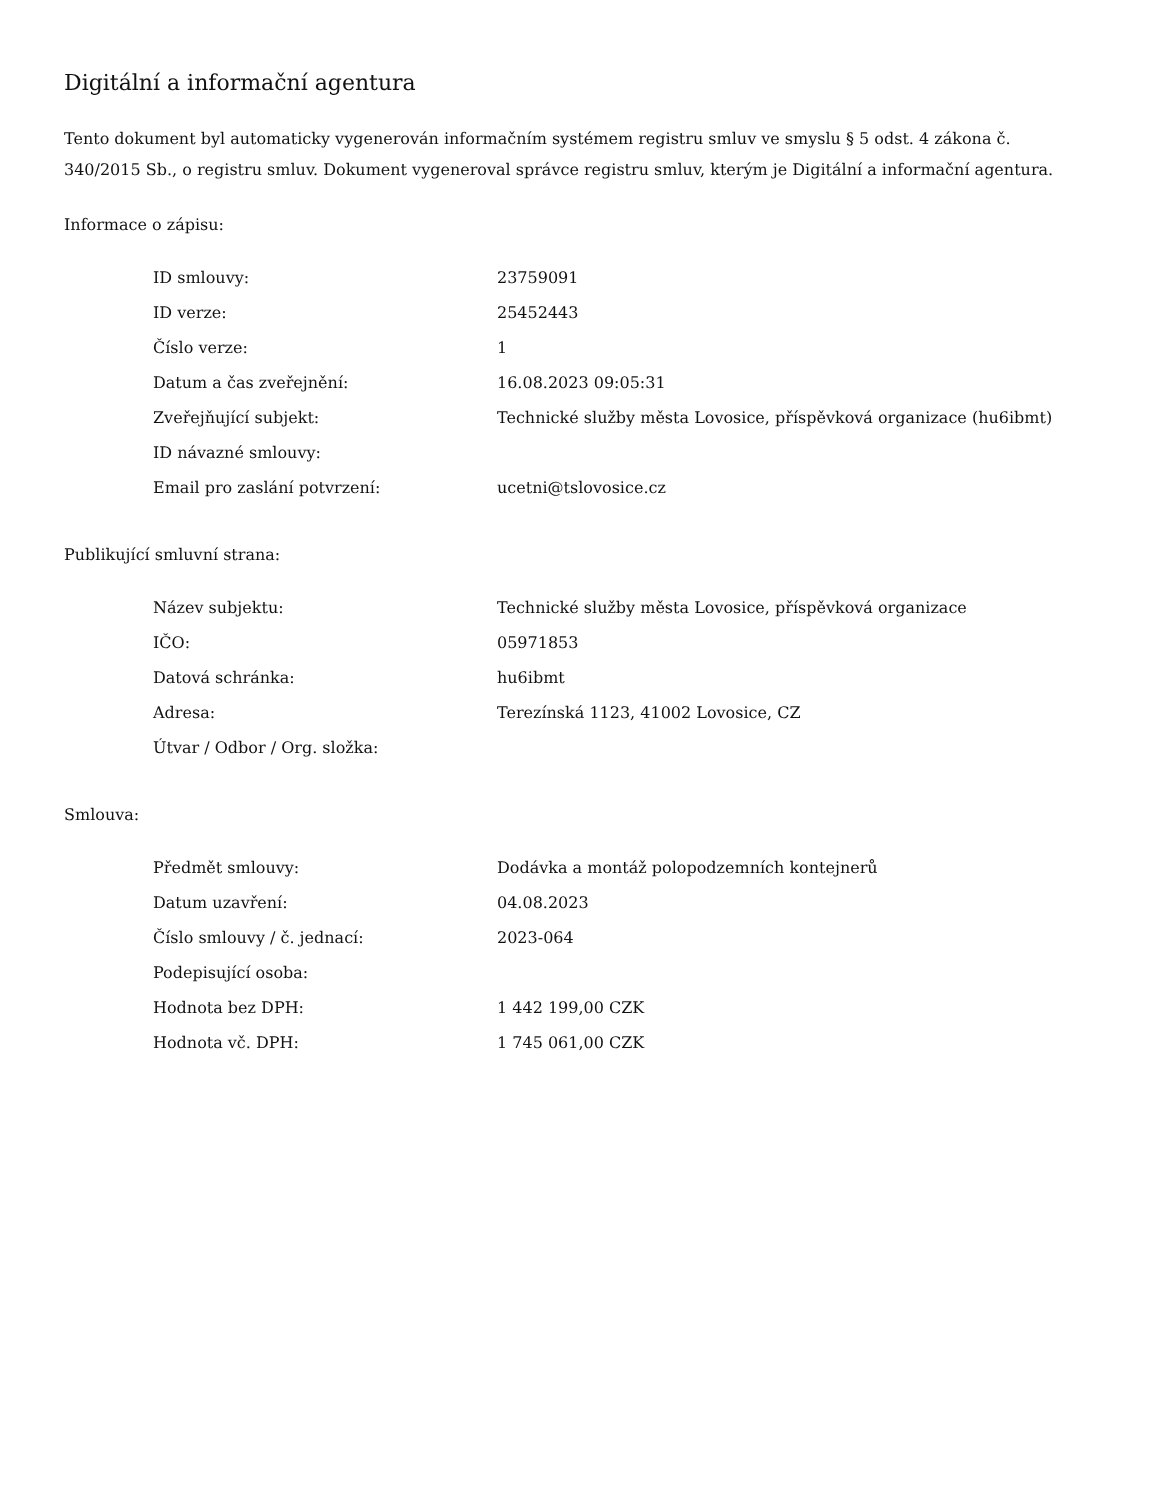Digitální a informační agentura
Tento dokument byl automaticky vygenerován informačním systémem registru smluv ve smyslu § 5 odst. 4 zákona č. 340/2015 Sb., o registru smluv. Dokument vygeneroval správce registru smluv, kterým je Digitální a informační agentura.
Informace o zápisu:
| ID smlouvy: | 23759091 |
| ID verze: | 25452443 |
| Číslo verze: | 1 |
| Datum a čas zveřejnění: | 16.08.2023 09:05:31 |
| Zveřejňující subjekt: | Technické služby města Lovosice, příspěvková organizace (hu6ibmt) |
| ID návazné smlouvy: | |
| Email pro zaslání potvrzení: | ucetni@tslovosice.cz |
Publikující smluvní strana:
| Název subjektu: | Technické služby města Lovosice, příspěvková organizace |
| IČO: | 05971853 |
| Datová schránka: | hu6ibmt |
| Adresa: | Terezínská 1123, 41002 Lovosice, CZ |
| Útvar / Odbor / Org. složka: | |
Smlouva:
| Předmět smlouvy: | Dodávka a montáž polopodzemních kontejnerů |
| Datum uzavření: | 04.08.2023 |
| Číslo smlouvy / č. jednací: | 2023-064 |
| Podepisující osoba: | |
| Hodnota bez DPH: | 1 442 199,00 CZK |
| Hodnota vč. DPH: | 1 745 061,00 CZK |